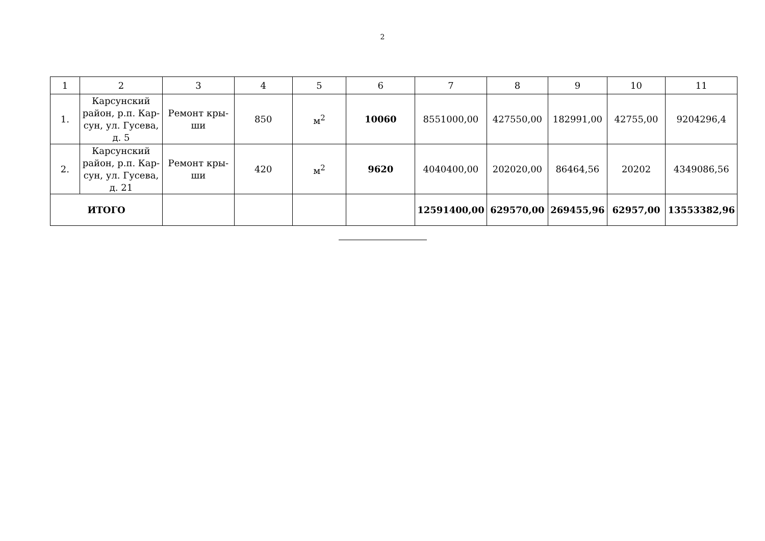2
| 1 | 2 | 3 | 4 | 5 | 6 | 7 | 8 | 9 | 10 | 11 |
| 1. | Карсунский район, р.п. Кар-сун, ул. Гусева, д. 5 | Ремонт кры-ши | 850 | м<sup>2</sup> | 10060 | 8551000,00 | 427550,00 | 182991,00 | 42755,00 | 9204296,4 |
| 2. | Карсунский район, р.п. Кар-сун, ул. Гусева, д. 21 | Ремонт кры-ши | 420 | м<sup>2</sup> | 9620 | 4040400,00 | 202020,00 | 86464,56 | 20202 | 4349086,56 |
| ИТОГО | | | | | | 12591400,00 | 629570,00 | 269455,96 | 62957,00 | 13553382,96 |